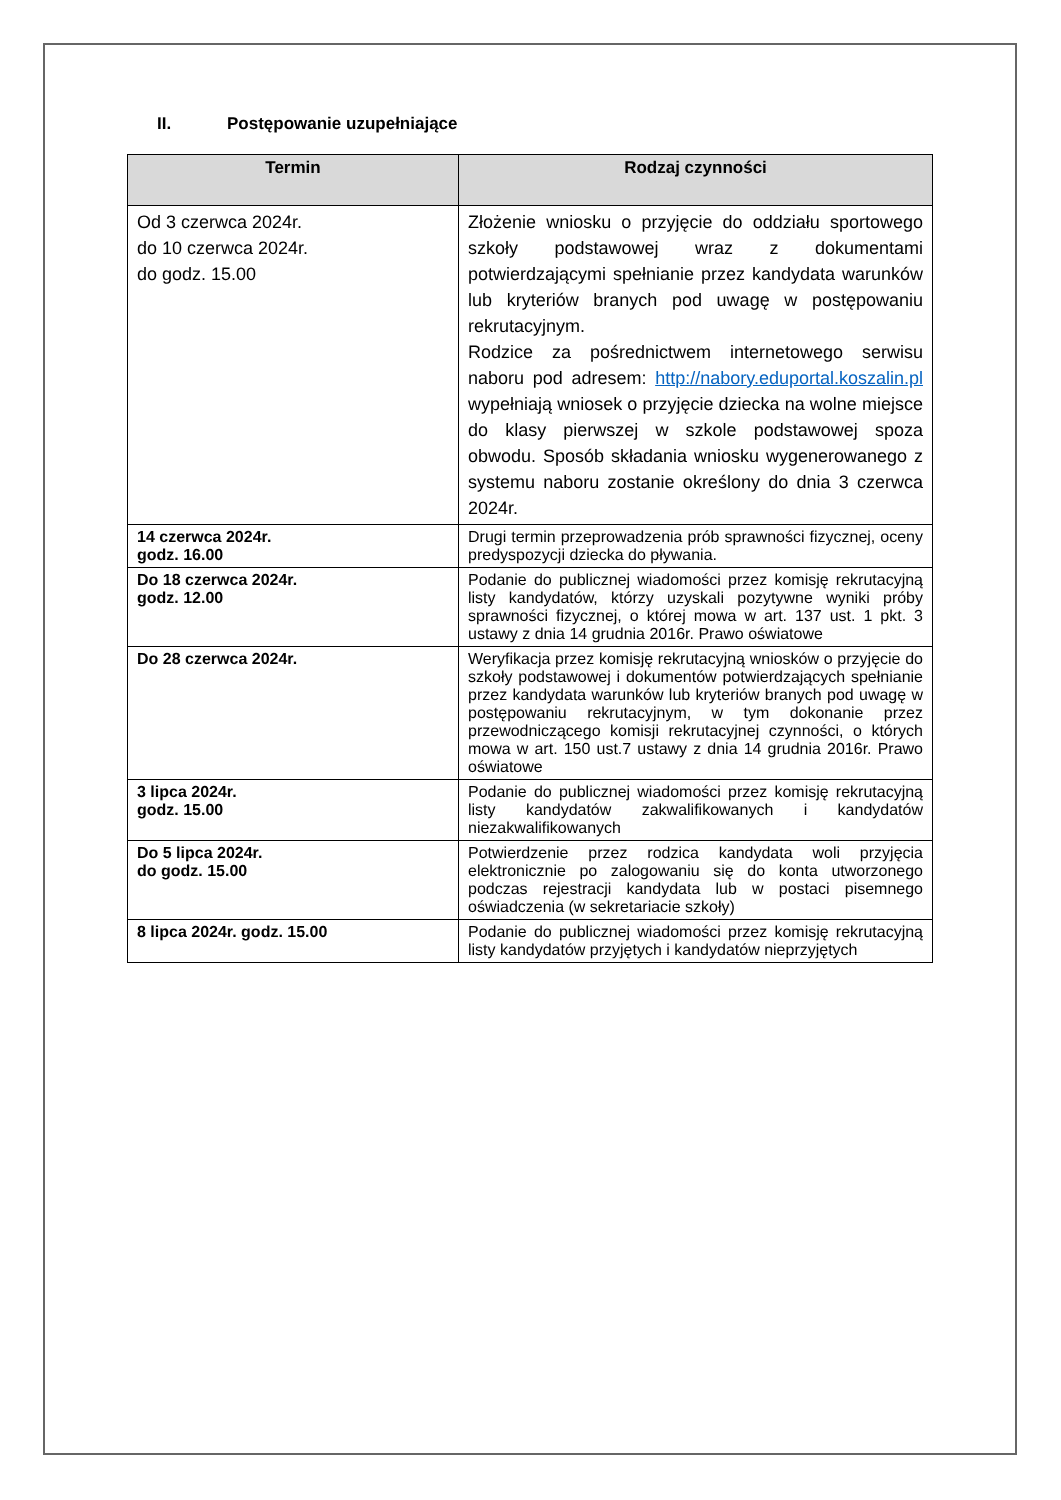II. Postępowanie uzupełniające
| Termin | Rodzaj czynności |
| --- | --- |
| Od 3 czerwca 2024r. do 10 czerwca 2024r. do godz. 15.00 | Złożenie wniosku o przyjęcie do oddziału sportowego szkoły podstawowej wraz z dokumentami potwierdzającymi spełnianie przez kandydata warunków lub kryteriów branych pod uwagę w postępowaniu rekrutacyjnym. Rodzice za pośrednictwem internetowego serwisu naboru pod adresem: http://nabory.eduportal.koszalin.pl wypełniają wniosek o przyjęcie dziecka na wolne miejsce do klasy pierwszej w szkole podstawowej spoza obwodu. Sposób składania wniosku wygenerowanego z systemu naboru zostanie określony do dnia 3 czerwca 2024r. |
| 14 czerwca 2024r. godz. 16.00 | Drugi termin przeprowadzenia prób sprawności fizycznej, oceny predyspozycji dziecka do pływania. |
| Do 18 czerwca 2024r. godz. 12.00 | Podanie do publicznej wiadomości przez komisję rekrutacyjną listy kandydatów, którzy uzyskali pozytywne wyniki próby sprawności fizycznej, o której mowa w art. 137 ust. 1 pkt. 3 ustawy z dnia 14 grudnia 2016r. Prawo oświatowe |
| Do 28 czerwca 2024r. | Weryfikacja przez komisję rekrutacyjną wniosków o przyjęcie do szkoły podstawowej i dokumentów potwierdzających spełnianie przez kandydata warunków lub kryteriów branych pod uwagę w postępowaniu rekrutacyjnym, w tym dokonanie przez przewodniczącego komisji rekrutacyjnej czynności, o których mowa w art. 150 ust.7 ustawy z dnia 14 grudnia 2016r. Prawo oświatowe |
| 3 lipca 2024r. godz. 15.00 | Podanie do publicznej wiadomości przez komisję rekrutacyjną listy kandydatów zakwalifikowanych i kandydatów niezakwalifikowanych |
| Do 5 lipca 2024r. do godz. 15.00 | Potwierdzenie przez rodzica kandydata woli przyjęcia elektronicznie po zalogowaniu się do konta utworzonego podczas rejestracji kandydata lub w postaci pisemnego oświadczenia (w sekretariacie szkoły) |
| 8 lipca 2024r. godz. 15.00 | Podanie do publicznej wiadomości przez komisję rekrutacyjną listy kandydatów przyjętych i kandydatów nieprzyjętych |